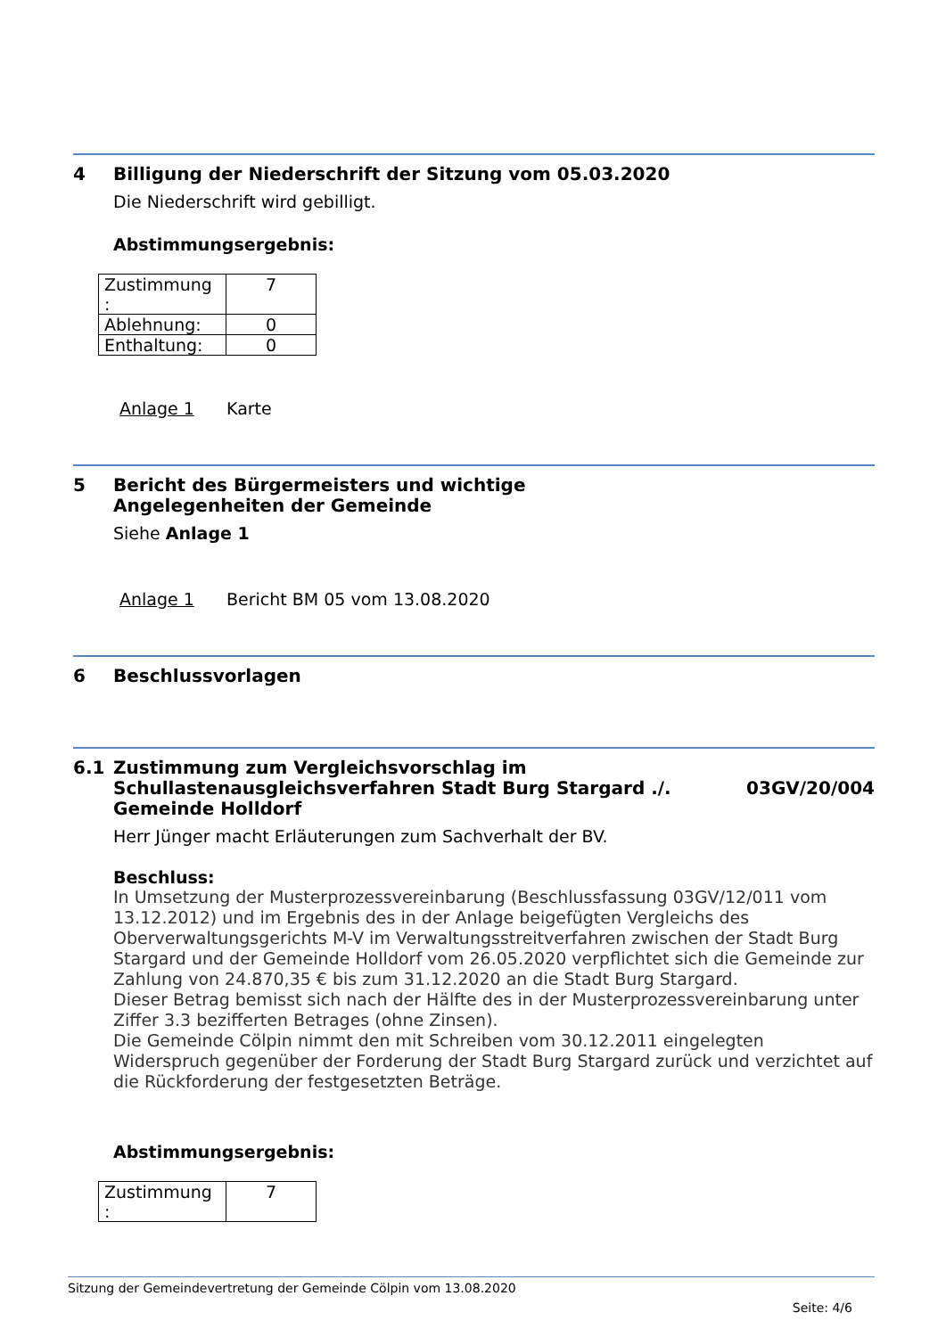4 Billigung der Niederschrift der Sitzung vom 05.03.2020
Die Niederschrift wird gebilligt.
Abstimmungsergebnis:
| Zustimmung : | 7 |
| Ablehnung: | 0 |
| Enthaltung: | 0 |
Anlage 1 Karte
5 Bericht des Bürgermeisters und wichtige
Angelegenheiten der Gemeinde
Siehe Anlage 1
Anlage 1 Bericht BM 05 vom 13.08.2020
6 Beschlussvorlagen
6.1 Zustimmung zum Vergleichsvorschlag im
Schullastenausgleichsverfahren Stadt Burg Stargard ./.
Gemeinde Holldorf
03GV/20/004
Herr Jünger macht Erläuterungen zum Sachverhalt der BV.
Beschluss:
In Umsetzung der Musterprozessvereinbarung (Beschlussfassung 03GV/12/011 vom 13.12.2012) und im Ergebnis des in der Anlage beigefügten Vergleichs des Oberverwaltungsgerichts M-V im Verwaltungsstreitverfahren zwischen der Stadt Burg Stargard und der Gemeinde Holldorf vom 26.05.2020 verpflichtet sich die Gemeinde zur Zahlung von 24.870,35 € bis zum 31.12.2020 an die Stadt Burg Stargard.
Dieser Betrag bemisst sich nach der Hälfte des in der Musterprozessvereinbarung unter Ziffer 3.3 bezifferten Betrages (ohne Zinsen).
Die Gemeinde Cölpin nimmt den mit Schreiben vom 30.12.2011 eingelegten Widerspruch gegenüber der Forderung der Stadt Burg Stargard zurück und verzichtet auf die Rückforderung der festgesetzten Beträge.
Abstimmungsergebnis:
| Zustimmung : | 7 |
Sitzung der Gemeindevertretung der Gemeinde Cölpin vom 13.08.2020
Seite: 4/6